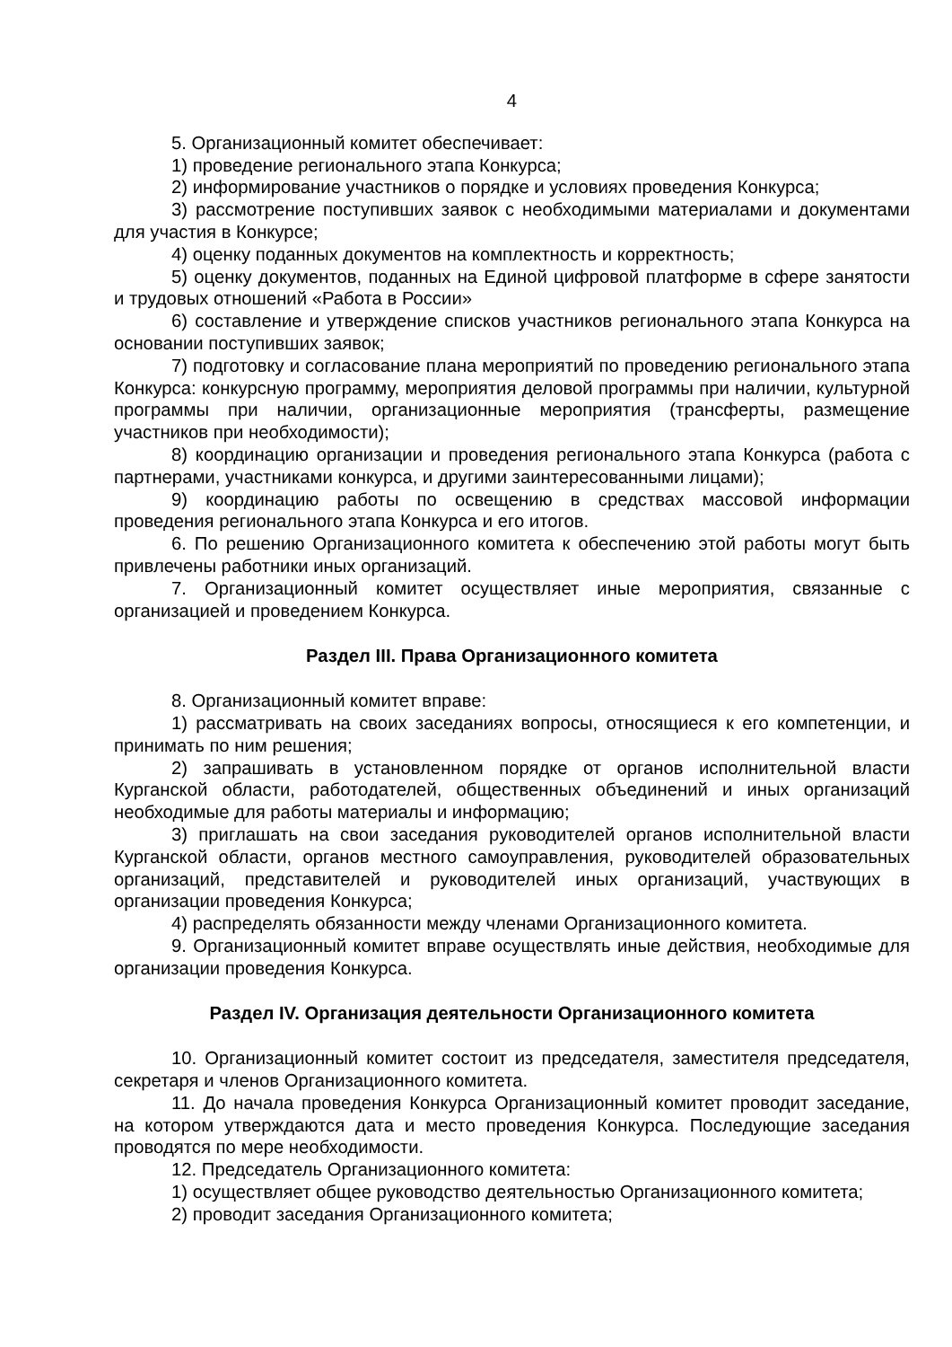4
5. Организационный комитет обеспечивает:
1) проведение регионального этапа Конкурса;
2) информирование участников о порядке и условиях проведения Конкурса;
3) рассмотрение поступивших заявок с необходимыми материалами и документами для участия в Конкурсе;
4) оценку поданных документов на комплектность и корректность;
5) оценку документов, поданных на Единой цифровой платформе в сфере занятости и трудовых отношений «Работа в России»
6) составление и утверждение списков участников регионального этапа Конкурса на основании поступивших заявок;
7) подготовку и согласование плана мероприятий по проведению регионального этапа Конкурса: конкурсную программу, мероприятия деловой программы при наличии, культурной программы при наличии, организационные мероприятия (трансферты, размещение участников при необходимости);
8) координацию организации и проведения регионального этапа Конкурса (работа с партнерами, участниками конкурса, и другими заинтересованными лицами);
9) координацию работы по освещению в средствах массовой информации проведения регионального этапа Конкурса и его итогов.
6. По решению Организационного комитета к обеспечению этой работы могут быть привлечены работники иных организаций.
7. Организационный комитет осуществляет иные мероприятия, связанные с организацией и проведением Конкурса.
Раздел III. Права Организационного комитета
8. Организационный комитет вправе:
1) рассматривать на своих заседаниях вопросы, относящиеся к его компетенции, и принимать по ним решения;
2) запрашивать в установленном порядке от органов исполнительной власти Курганской области, работодателей, общественных объединений и иных организаций необходимые для работы материалы и информацию;
3) приглашать на свои заседания руководителей органов исполнительной власти Курганской области, органов местного самоуправления, руководителей образовательных организаций, представителей и руководителей иных организаций, участвующих в организации проведения Конкурса;
4) распределять обязанности между членами Организационного комитета.
9. Организационный комитет вправе осуществлять иные действия, необходимые для организации проведения Конкурса.
Раздел IV. Организация деятельности Организационного комитета
10. Организационный комитет состоит из председателя, заместителя председателя, секретаря и членов Организационного комитета.
11. До начала проведения Конкурса Организационный комитет проводит заседание, на котором утверждаются дата и место проведения Конкурса. Последующие заседания проводятся по мере необходимости.
12. Председатель Организационного комитета:
1) осуществляет общее руководство деятельностью Организационного комитета;
2) проводит заседания Организационного комитета;